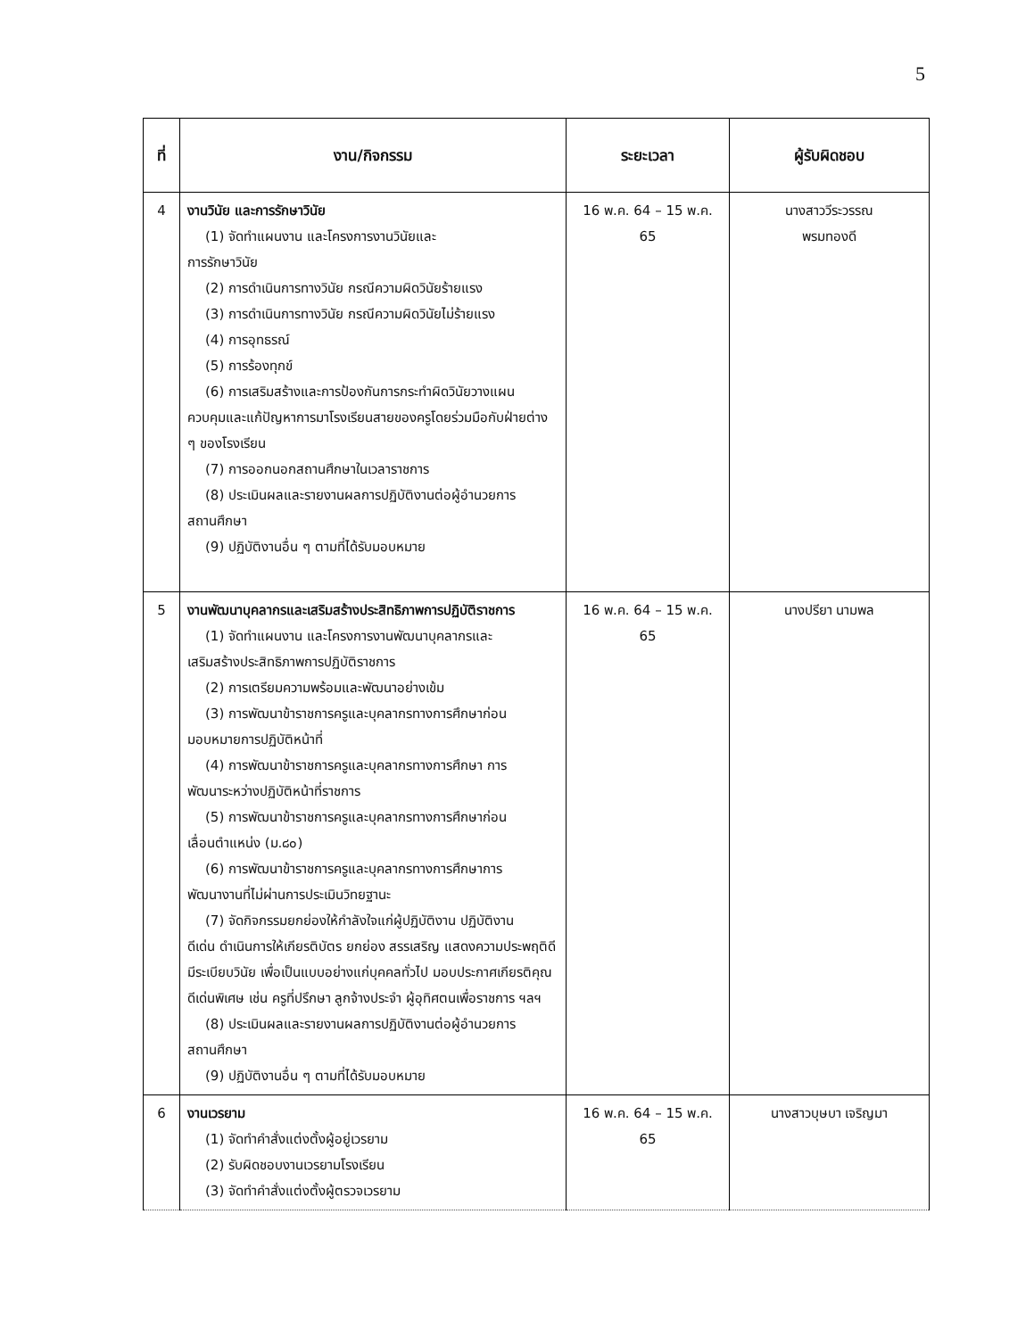5
| ที่ | งาน/กิจกรรม | ระยะเวลา | ผู้รับผิดชอบ |
| --- | --- | --- | --- |
| 4 | งานวินัย และการรักษาวินัย (1) จัดทำแผนงาน และโครงการงานวินัยและ การรักษาวินัย (2) การดำเนินการทางวินัย กรณีความผิดวินัยร้ายแรง (3) การดำเนินการทางวินัย กรณีความผิดวินัยไม่ร้ายแรง (4) การอุทธรณ์ (5) การร้องทุกข์ (6) การเสริมสร้างและการป้องกันการกระทำผิดวินัยวางแผน ควบคุมและแก้ปัญหาการมาโรงเรียนสายของครูโดยร่วมมือกับฝ่ายต่าง ๆ ของโรงเรียน (7) การออกนอกสถานศึกษาในเวลาราชการ (8) ประเมินผลและรายงานผลการปฏิบัติงานต่อผู้อำนวยการ สถานศึกษา (9) ปฏิบัติงานอื่น ๆ ตามที่ได้รับมอบหมาย | 16 พ.ค. 64 – 15 พ.ค. 65 | นางสาววีระวรรณ พรมทองดี |
| 5 | งานพัฒนาบุคลากรและเสริมสร้างประสิทธิภาพการปฏิบัติราชการ (1) จัดทำแผนงาน และโครงการงานพัฒนาบุคลากรและ เสริมสร้างประสิทธิภาพการปฏิบัติราชการ (2) การเตรียมความพร้อมและพัฒนาอย่างเข้ม (3) การพัฒนาข้าราชการครูและบุคลากรทางการศึกษาก่อน มอบหมายการปฏิบัติหน้าที่ (4) การพัฒนาข้าราชการครูและบุคลากรทางการศึกษา การ พัฒนาระหว่างปฏิบัติหน้าที่ราชการ (5) การพัฒนาข้าราชการครูและบุคลากรทางการศึกษาก่อน เลื่อนตำแหน่ง (ม.๘๐) (6) การพัฒนาข้าราชการครูและบุคลากรทางการศึกษาการ พัฒนางานที่ไม่ผ่านการประเมินวิทยฐานะ (7) จัดกิจกรรมยกย่องให้กำลังใจแก่ผู้ปฏิบัติงาน ปฏิบัติงาน ดีเด่น ดำเนินการให้เกียรติบัตร ยกย่อง สรรเสริญ แสดงความประพฤติดี มีระเบียบวินัย เพื่อเป็นแบบอย่างแก่บุคคลทั่วไป มอบประกาศเกียรติคุณดีเด่นพิเศษ เช่น ครูที่ปรึกษา ลูกจ้างประจำ ผู้อุทิศตนเพื่อราชการ ฯลฯ (8) ประเมินผลและรายงานผลการปฏิบัติงานต่อผู้อำนวยการ สถานศึกษา (9) ปฏิบัติงานอื่น ๆ ตามที่ได้รับมอบหมาย | 16 พ.ค. 64 – 15 พ.ค. 65 | นางปรียา นามพล |
| 6 | งานเวรยาม (1) จัดทำคำสั่งแต่งตั้งผู้อยู่เวรยาม (2) รับผิดชอบงานเวรยามโรงเรียน (3) จัดทำคำสั่งแต่งตั้งผู้ตรวจเวรยาม | 16 พ.ค. 64 – 15 พ.ค. 65 | นางสาวบุษบา เจริญมา |